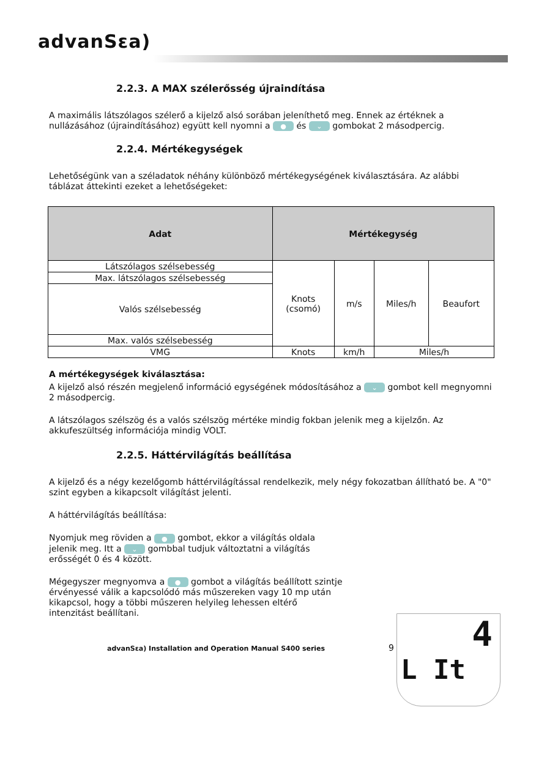advanSεa)
2.2.3. A MAX szélerősség újraindítása
A maximális látszólagos szélerő a kijelző alsó sorában jeleníthető meg. Ennek az értéknek a nullázásához (újraindításához) együtt kell nyomni a ● és ⌄ gombokat 2 másodpercig.
2.2.4. Mértékegységek
Lehetőségünk van a széladatok néhány különböző mértékegységének kiválasztására. Az alábbi táblázat áttekinti ezeket a lehetőségeket:
| Adat | Mértékegység | | | |
| --- | --- | --- | --- | --- |
| Látszólagos szélsebesség | Knots (csomó) | m/s | Miles/h | Beaufort |
| Max. látszólagos szélsebesség | | | | |
| Valós szélsebesség | | | | |
| Max. valós szélsebesség | | | | |
| VMG | Knots | km/h | Miles/h | |
A mértékegységek kiválasztása:
A kijelző alsó részén megjelenő információ egységének módosításához a ⌄ gombot kell megnyomni 2 másodpercig.
A látszólagos szélszög és a valós szélszög mértéke mindig fokban jelenik meg a kijelzőn. Az akkufeszültség információja mindig VOLT.
2.2.5. Háttérvilágítás beállítása
A kijelző és a négy kezelőgomb háttérvilágítással rendelkezik, mely négy fokozatban állítható be. A "0" szint egyben a kikapcsolt világítást jelenti.
A háttérvilágítás beállítása:
Nyomjuk meg röviden a ● gombot, ekkor a világítás oldala jelenik meg. Itt a ⌄ gombbal tudjuk változtatni a világítás erősségét 0 és 4 között.
Mégegyszer megnyomva a ● gombot a világítás beállított szintje érvényessé válik a kapcsolódó más műszereken vagy 10 mp után kikapcsol, hogy a többi műszeren helyileg lehessen eltérő intenzitást beállítani.
advanSεa) Installation and Operation Manual S400 series 9
4
L It